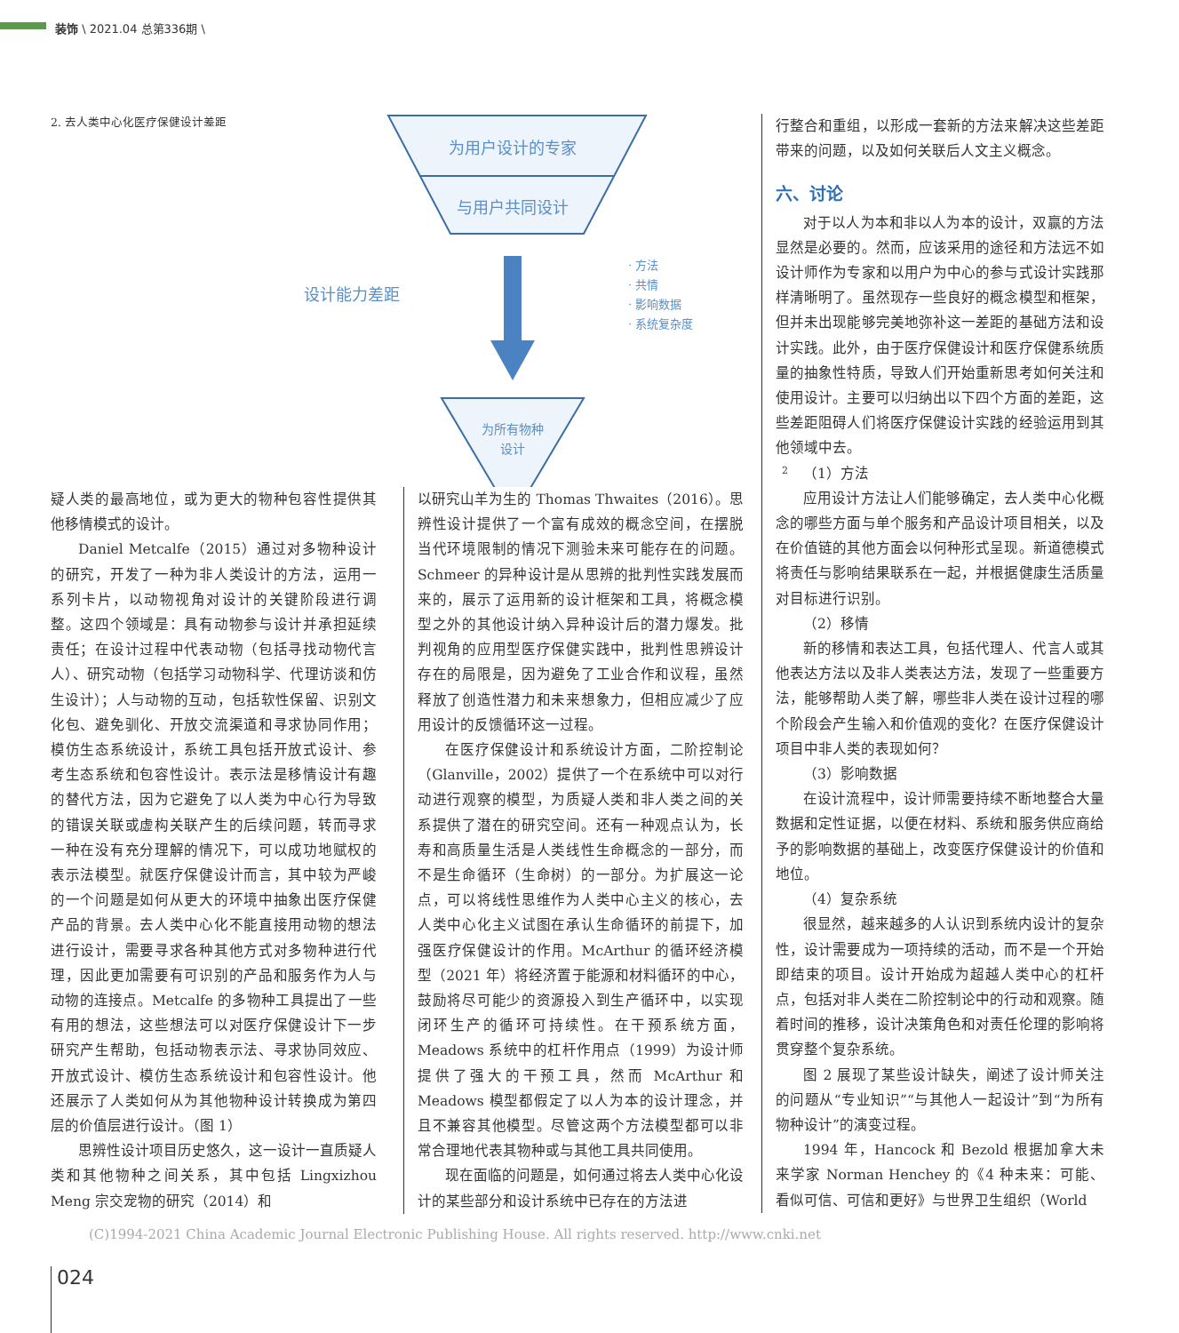装饰 \ 2021.04 总第336期 \
2. 去人类中心化医疗保健设计差距
为用户设计的专家
与用户共同设计
设计能力差距
· 方法
· 共情
· 影响数据
· 系统复杂度
为所有物种
设计
2
疑人类的最高地位，或为更大的物种包容性提供其他移情模式的设计。
Daniel Metcalfe（2015）通过对多物种设计的研究，开发了一种为非人类设计的方法，运用一系列卡片，以动物视角对设计的关键阶段进行调整。这四个领域是：具有动物参与设计并承担延续责任；在设计过程中代表动物（包括寻找动物代言人）、研究动物（包括学习动物科学、代理访谈和仿生设计）；人与动物的互动，包括软性保留、识别文化包、避免驯化、开放交流渠道和寻求协同作用；模仿生态系统设计，系统工具包括开放式设计、参考生态系统和包容性设计。表示法是移情设计有趣的替代方法，因为它避免了以人类为中心行为导致的错误关联或虚构关联产生的后续问题，转而寻求一种在没有充分理解的情况下，可以成功地赋权的表示法模型。就医疗保健设计而言，其中较为严峻的一个问题是如何从更大的环境中抽象出医疗保健产品的背景。去人类中心化不能直接用动物的想法进行设计，需要寻求各种其他方式对多物种进行代理，因此更加需要有可识别的产品和服务作为人与动物的连接点。Metcalfe 的多物种工具提出了一些有用的想法，这些想法可以对医疗保健设计下一步研究产生帮助，包括动物表示法、寻求协同效应、开放式设计、模仿生态系统设计和包容性设计。他还展示了人类如何从为其他物种设计转换成为第四层的价值层进行设计。（图 1）
思辨性设计项目历史悠久，这一设计一直质疑人类和其他物种之间关系，其中包括 Lingxizhou Meng 宗交宠物的研究（2014）和
以研究山羊为生的 Thomas Thwaites（2016）。思辨性设计提供了一个富有成效的概念空间，在摆脱当代环境限制的情况下测验未来可能存在的问题。Schmeer 的异种设计是从思辨的批判性实践发展而来的，展示了运用新的设计框架和工具，将概念模型之外的其他设计纳入异种设计后的潜力爆发。批判视角的应用型医疗保健实践中，批判性思辨设计存在的局限是，因为避免了工业合作和议程，虽然释放了创造性潜力和未来想象力，但相应减少了应用设计的反馈循环这一过程。
在医疗保健设计和系统设计方面，二阶控制论（Glanville，2002）提供了一个在系统中可以对行动进行观察的模型，为质疑人类和非人类之间的关系提供了潜在的研究空间。还有一种观点认为，长寿和高质量生活是人类线性生命概念的一部分，而不是生命循环（生命树）的一部分。为扩展这一论点，可以将线性思维作为人类中心主义的核心，去人类中心化主义试图在承认生命循环的前提下，加强医疗保健设计的作用。McArthur 的循环经济模型（2021 年）将经济置于能源和材料循环的中心，鼓励将尽可能少的资源投入到生产循环中，以实现闭环生产的循环可持续性。在干预系统方面，Meadows 系统中的杠杆作用点（1999）为设计师提供了强大的干预工具，然而 McArthur 和 Meadows 模型都假定了以人为本的设计理念，并且不兼容其他模型。尽管这两个方法模型都可以非常合理地代表其物种或与其他工具共同使用。
现在面临的问题是，如何通过将去人类中心化设计的某些部分和设计系统中已存在的方法进
行整合和重组，以形成一套新的方法来解决这些差距带来的问题，以及如何关联后人文主义概念。
六、讨论
对于以人为本和非以人为本的设计，双赢的方法显然是必要的。然而，应该采用的途径和方法远不如设计师作为专家和以用户为中心的参与式设计实践那样清晰明了。虽然现存一些良好的概念模型和框架，但并未出现能够完美地弥补这一差距的基础方法和设计实践。此外，由于医疗保健设计和医疗保健系统质量的抽象性特质，导致人们开始重新思考如何关注和使用设计。主要可以归纳出以下四个方面的差距，这些差距阻碍人们将医疗保健设计实践的经验运用到其他领域中去。
（1）方法
应用设计方法让人们能够确定，去人类中心化概念的哪些方面与单个服务和产品设计项目相关，以及在价值链的其他方面会以何种形式呈现。新道德模式将责任与影响结果联系在一起，并根据健康生活质量对目标进行识别。
（2）移情
新的移情和表达工具，包括代理人、代言人或其他表达方法以及非人类表达方法，发现了一些重要方法，能够帮助人类了解，哪些非人类在设计过程的哪个阶段会产生输入和价值观的变化？在医疗保健设计项目中非人类的表现如何？
（3）影响数据
在设计流程中，设计师需要持续不断地整合大量数据和定性证据，以便在材料、系统和服务供应商给予的影响数据的基础上，改变医疗保健设计的价值和地位。
（4）复杂系统
很显然，越来越多的人认识到系统内设计的复杂性，设计需要成为一项持续的活动，而不是一个开始即结束的项目。设计开始成为超越人类中心的杠杆点，包括对非人类在二阶控制论中的行动和观察。随着时间的推移，设计决策角色和对责任伦理的影响将贯穿整个复杂系统。
图 2 展现了某些设计缺失，阐述了设计师关注的问题从“专业知识”“与其他人一起设计”到“为所有物种设计”的演变过程。
1994 年，Hancock 和 Bezold 根据加拿大未来学家 Norman Henchey 的《4 种未来：可能、看似可信、可信和更好》与世界卫生组织（World
(C)1994-2021 China Academic Journal Electronic Publishing House. All rights reserved. http://www.cnki.net
024